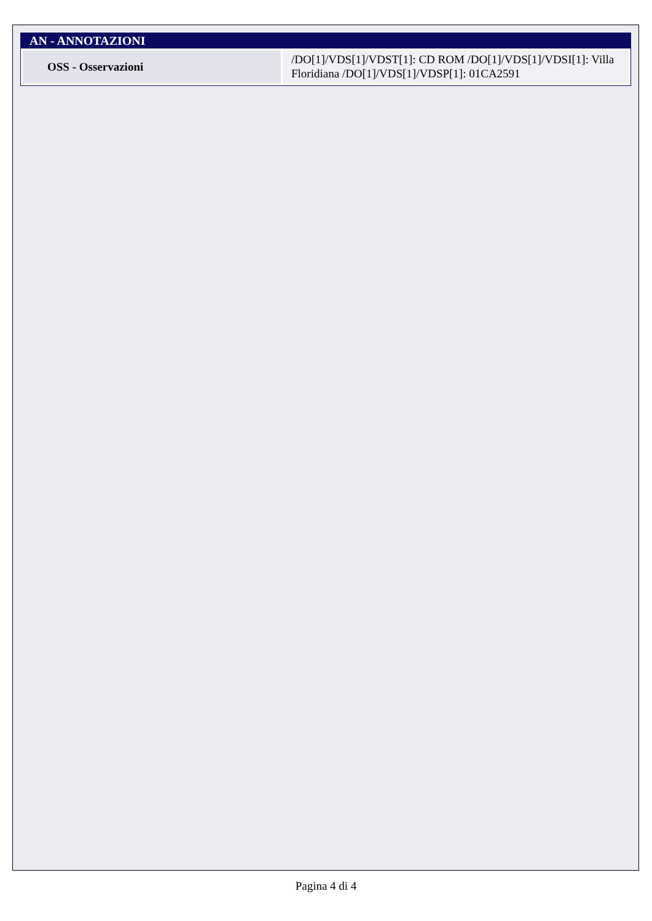AN - ANNOTAZIONI
| OSS - Osservazioni | /DO[1]/VDS[1]/VDST[1]: CD ROM /DO[1]/VDS[1]/VDSI[1]: Villa Floridiana /DO[1]/VDS[1]/VDSP[1]: 01CA2591 |
Pagina 4 di 4